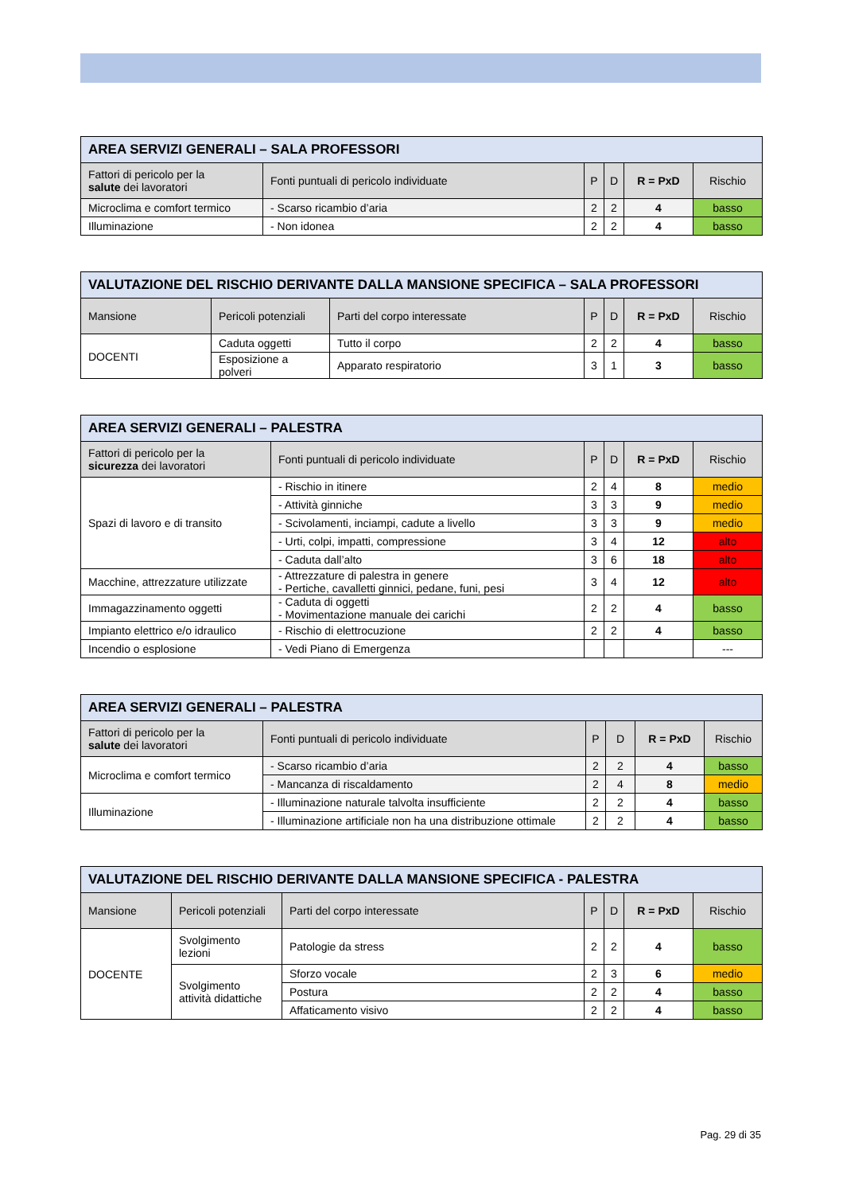| AREA SERVIZI GENERALI – SALA PROFESSORI | | | | | |
| Fattori di pericolo per la salute dei lavoratori | Fonti puntuali di pericolo individuate | P | D | R = PxD | Rischio |
| Microclima e comfort termico | - Scarso ricambio d’aria | 2 | 2 | 4 | basso |
| Illuminazione | - Non idonea | 2 | 2 | 4 | basso |
| VALUTAZIONE DEL RISCHIO DERIVANTE DALLA MANSIONE SPECIFICA – SALA PROFESSORI | | | | | | |
| Mansione | Pericoli potenziali | Parti del corpo interessate | P | D | R = PxD | Rischio |
| DOCENTI | Caduta oggetti | Tutto il corpo | 2 | 2 | 4 | basso |
| | Esposizione a polveri | Apparato respiratorio | 3 | 1 | 3 | basso |
| AREA SERVIZI GENERALI – PALESTRA | | | | | |
| Fattori di pericolo per la sicurezza dei lavoratori | Fonti puntuali di pericolo individuate | P | D | R = PxD | Rischio |
| Spazi di lavoro e di transito | - Rischio in itinere | 2 | 4 | 8 | medio |
| | - Attività ginniche | 3 | 3 | 9 | medio |
| | - Scivolamenti, inciampi, cadute a livello | 3 | 3 | 9 | medio |
| | - Urti, colpi, impatti, compressione | 3 | 4 | 12 | alto |
| | - Caduta dall’alto | 3 | 6 | 18 | alto |
| Macchine, attrezzature utilizzate | - Attrezzature di palestra in genere - Pertiche, cavalletti ginnici, pedane, funi, pesi | 3 | 4 | 12 | alto |
| Immagazzinamento oggetti | - Caduta di oggetti - Movimentazione manuale dei carichi | 2 | 2 | 4 | basso |
| Impianto elettrico e/o idraulico | - Rischio di elettrocuzione | 2 | 2 | 4 | basso |
| Incendio o esplosione | - Vedi Piano di Emergenza | | | | --- |
| AREA SERVIZI GENERALI – PALESTRA | | | | | |
| Fattori di pericolo per la salute dei lavoratori | Fonti puntuali di pericolo individuate | P | D | R = PxD | Rischio |
| Microclima e comfort termico | - Scarso ricambio d’aria | 2 | 2 | 4 | basso |
| | - Mancanza di riscaldamento | 2 | 4 | 8 | medio |
| Illuminazione | - Illuminazione naturale talvolta insufficiente | 2 | 2 | 4 | basso |
| | - Illuminazione artificiale non ha una distribuzione ottimale | 2 | 2 | 4 | basso |
| VALUTAZIONE DEL RISCHIO DERIVANTE DALLA MANSIONE SPECIFICA - PALESTRA | | | | | | |
| Mansione | Pericoli potenziali | Parti del corpo interessate | P | D | R = PxD | Rischio |
| DOCENTE | Svolgimento lezioni | Patologie da stress | 2 | 2 | 4 | basso |
| | Svolgimento attività didattiche | Sforzo vocale | 2 | 3 | 6 | medio |
| | | Postura | 2 | 2 | 4 | basso |
| | | Affaticamento visivo | 2 | 2 | 4 | basso |
Pag. 29 di 35